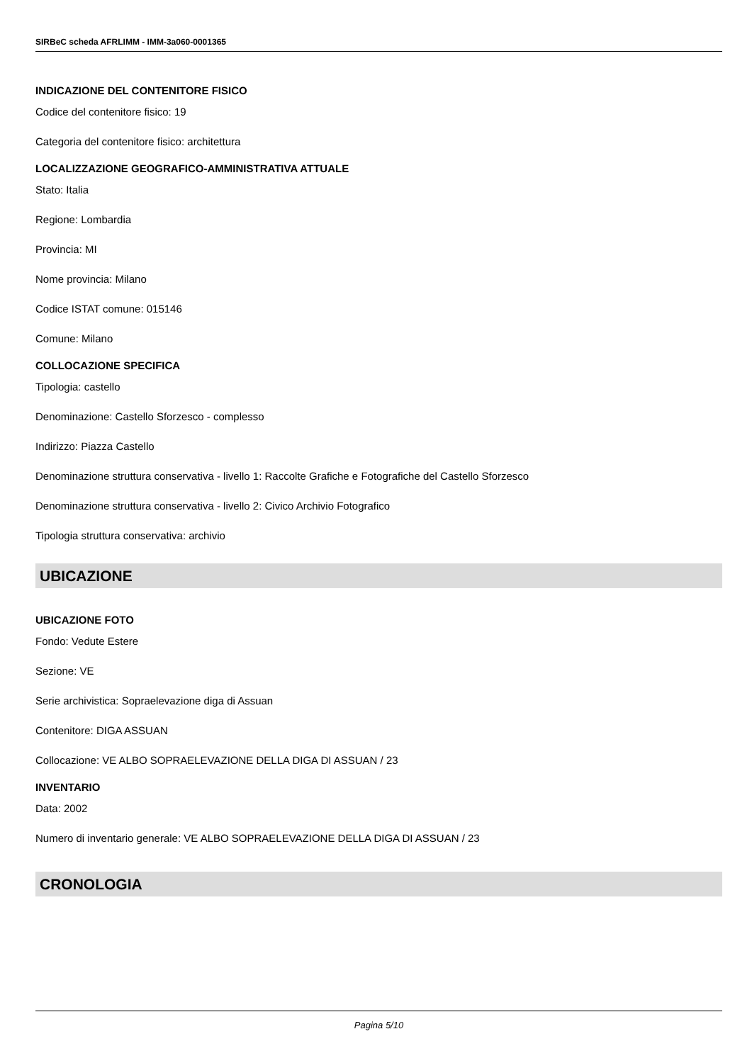SIRBeC scheda AFRLIMM - IMM-3a060-0001365
INDICAZIONE DEL CONTENITORE FISICO
Codice del contenitore fisico: 19
Categoria del contenitore fisico: architettura
LOCALIZZAZIONE GEOGRAFICO-AMMINISTRATIVA ATTUALE
Stato: Italia
Regione: Lombardia
Provincia: MI
Nome provincia: Milano
Codice ISTAT comune: 015146
Comune: Milano
COLLOCAZIONE SPECIFICA
Tipologia: castello
Denominazione: Castello Sforzesco - complesso
Indirizzo: Piazza Castello
Denominazione struttura conservativa - livello 1: Raccolte Grafiche e Fotografiche del Castello Sforzesco
Denominazione struttura conservativa - livello 2: Civico Archivio Fotografico
Tipologia struttura conservativa: archivio
UBICAZIONE
UBICAZIONE FOTO
Fondo: Vedute Estere
Sezione: VE
Serie archivistica: Sopraelevazione diga di Assuan
Contenitore: DIGA ASSUAN
Collocazione: VE ALBO SOPRAELEVAZIONE DELLA DIGA DI ASSUAN / 23
INVENTARIO
Data: 2002
Numero di inventario generale: VE ALBO SOPRAELEVAZIONE DELLA DIGA DI ASSUAN / 23
CRONOLOGIA
Pagina 5/10